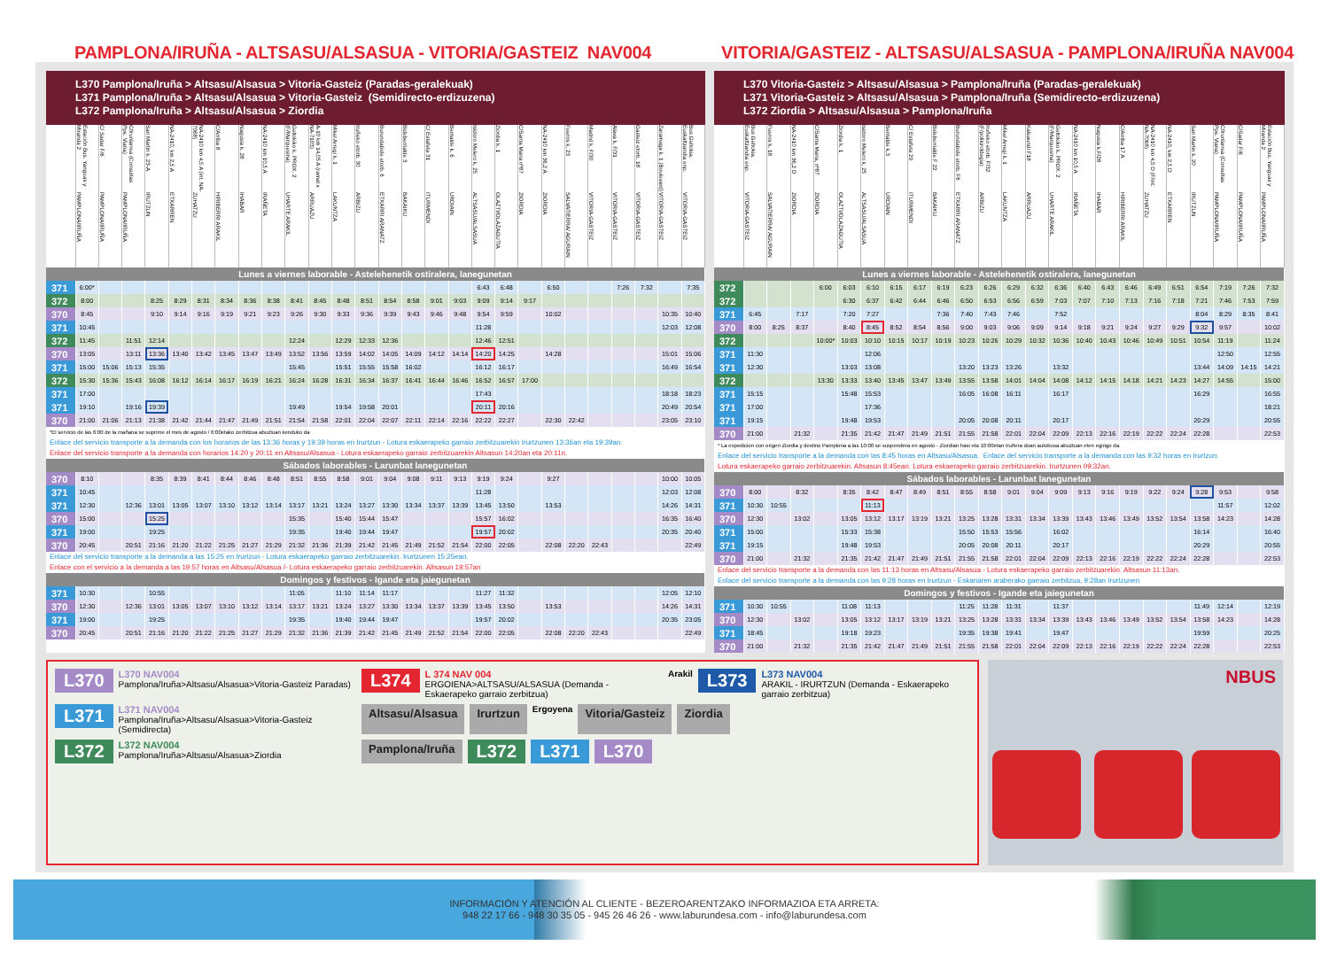PAMPLONA/IRUÑA - ALTSASU/ALSASUA - VITORIA/GASTEIZ NAV004
VITORIA/GASTEIZ - ALTSASU/ALSASUA - PAMPLONA/IRUÑA NAV004
L370 Pamplona/Iruña > Altsasu/Alsasua > Vitoria-Gasteiz (Paradas-geralekuak)
L371 Pamplona/Iruña > Altsasu/Alsasua > Vitoria-Gasteiz (Semidirecto-erdizuzena)
L372 Pamplona/Iruña > Altsasu/Alsasua > Ziordia
| | Estación Bus. Yanguas y Miranda 2 | C/ Sadar F/6 | C/Irunlarrea (Consultas Ppe. Viana) | San Martin k. 23-A | NA-2410, km 2,5 A | NA-2410 km 4,5 A (int. NA-7068) | C/Arriba 8 | Nagusia k. 28 | NA-2410 km 10,5 A | Geltokiko k. PROX. 2 (F/Marquesina) | A-10 km 14,05 A (ramal x NA-7103) | Mikel Arregi k. 1 | Iruñeko etorb. 30 | Burundabide etorb. 6 | Bideberrialde 3 | C/ Estafeta 31 | Bentalde k. 6 | Isidoro Melero k. 25 | Ziordia k. 1 | C/Santa Maria nº87 | NA-2410 km 36,2 A | Fueros k. 23 | Madrid k. F/30 | Alava k. F/31 | Gasteiz etorb. 18 | Zaramaga k. 1 (Boulevard) | Bus Geltokia. Euskaltzandia enp. |
| --- | --- | --- | --- | --- | --- | --- | --- | --- | --- | --- | --- | --- | --- | --- | --- | --- | --- | --- | --- | --- | --- | --- | --- | --- | --- | --- | --- |
| | PAMPLONA/IRUÑA | PAMPLONA/IRUÑA | PAMPLONA/IRUÑA | IRUTZUN | ETXARREN | ZUHATZU | HIRIBERRI ARAKIL | IHABAR | IRAÑETA | UHARTE ARAKIL | ARRUAZU | LAKUNTZA | ARBIZU | ETXARRI ARANATZ | BAKAIKU | ITURMENDI | URDIAIN | ALTSASU/ALSASUA | OLAZTI/OLAZAGUTIA | ZIORDIA | ZIORDIA | SALVATIERRA/ AGURAIN | VITORIA-GASTEIZ | VITORIA-GASTEIZ | VITORIA-GASTEIZ | VITORIA-GASTEIZ | VITORIA-GASTEIZ |
| Lunes a viernes laborable - Astelehenetik ostiralera, lanegunetan | | | | | | | | | | | | | | | | | | | | | | | | | | | |
| 371 | 6:00* | | | | | | | | | | | | | | | | | 6:43 | 6:48 | | 6:50 | | | 7:26 | 7:32 | | 7:35 |
| 372 | 8:00 | | | 8:25 | 8:29 | 8:31 | 8:34 | 8:36 | 8:38 | 8:41 | 8:45 | 8:48 | 8:51 | 8:54 | 8:58 | 9:01 | 9:03 | 9:09 | 9:14 | 9:17 | | | | | | | |
| 370 | 8:45 | | | 9:10 | 9:14 | 9:16 | 9:19 | 9:21 | 9:23 | 9:26 | 9:30 | 9:33 | 9:36 | 9:39 | 9:43 | 9:46 | 9:48 | 9:54 | 9:59 | | 10:02 | | | | | 10:35 | 10:40 |
| 371 | 10:45 | | | | | | | | | | | | | | | | | 11:28 | | | | | | | | 12:03 | 12:08 |
| 372 | 11:45 | | 11:51 | 12:14 | | | | | | 12:24 | | 12:29 | 12:33 | 12:36 | | | | 12:46 | 12:51 | | | | | | | | |
| 370 | 13:05 | | 13:11 | 13:36 | 13:40 | 13:42 | 13:45 | 13:47 | 13:49 | 13:52 | 13:56 | 13:59 | 14:02 | 14:05 | 14:09 | 14:12 | 14:14 | 14:20 | 14:25 | | 14:28 | | | | | 15:01 | 15:06 |
| 371 | 15:00 | 15:06 | 15:13 | 15:35 | | | | | | 15:45 | | 15:51 | 15:55 | 15:58 | 16:02 | | | 16:12 | 16:17 | | | | | | | 16:49 | 16:54 |
| 372 | 15:30 | 15:36 | 15:43 | 16:08 | 16:12 | 16:14 | 16:17 | 16:19 | 16:21 | 16:24 | 16:28 | 16:31 | 16:34 | 16:37 | 16:41 | 16:44 | 16:46 | 16:52 | 16:57 | 17:00 | | | | | | | |
| 371 | 17:00 | | | | | | | | | | | | | | | | | 17:43 | | | | | | | | 18:18 | 18:23 |
| 371 | 19:10 | | 19:16 | 19:39 | | | | | | 19:49 | | 19:54 | 19:58 | 20:01 | | | | 20:11 | 20:16 | | | | | | | 20:49 | 20:54 |
| 370 | 21:00 | 21:06 | 21:13 | 21:38 | 21:42 | 21:44 | 21:47 | 21:49 | 21:51 | 21:54 | 21:58 | 22:01 | 22:04 | 22:07 | 22:11 | 22:14 | 22:16 | 22:22 | 22:27 | | 22:30 | 22:42 | | | | 23:05 | 23:10 |
| *El servicio de las 6:00 de la mañana se suprime el mes de agosto / 6:00etako zerbitzua abuztuan kenduko da Enlace del servicio transporte a la demanda con los horarios de las 13:36 horas y 19:39 horas en Irurtzun - Lotura eskaerapeko garraio zerbitzuarekin Irurtzunen 13:36an eta 19:39an. Enlace del servicio transporte a la demanda con horarios 14:20 y 20:11 en Altsasu/Alsasua - Lotura eskaerapeko garraio zerbitzuarekin Altsasun 14:20an eta 20:11n. | | | | | | | | | | | | | | | | | | | | | | | | | | | |
| Sábados laborables - Larunbat lanegunetan | | | | | | | | | | | | | | | | | | | | | | | | | | | |
| 370 | 8:10 | | | 8:35 | 8:39 | 8:41 | 8:44 | 8:46 | 8:48 | 8:51 | 8:55 | 8:58 | 9:01 | 9:04 | 9:08 | 9:11 | 9:13 | 9:19 | 9:24 | | 9:27 | | | | | 10:00 | 10:05 |
| 371 | 10:45 | | | | | | | | | | | | | | | | | 11:28 | | | | | | | | 12:03 | 12:08 |
| 371 | 12:30 | | 12:36 | 13:01 | 13:05 | 13:07 | 13:10 | 13:12 | 13:14 | 13:17 | 13:21 | 13:24 | 13:27 | 13:30 | 13:34 | 13:37 | 13:39 | 13:45 | 13:50 | | 13:53 | | | | | 14:26 | 14:31 |
| 370 | 15:00 | | | 15:25 | | | | | | 15:35 | | 15:40 | 15:44 | 15:47 | | | | 15:57 | 16:02 | | | | | | | 16:35 | 16:40 |
| 371 | 19:00 | | | 19:25 | | | | | | 19:35 | | 19:40 | 19:44 | 19:47 | | | | 19:57 | 20:02 | | | | | | | 20:35 | 20:40 |
| 370 | 20:45 | | 20:51 | 21:16 | 21:20 | 21:22 | 21:25 | 21:27 | 21:29 | 21:32 | 21:36 | 21:39 | 21:42 | 21:45 | 21:49 | 21:52 | 21:54 | 22:00 | 22:05 | | 22:08 | 22:20 | 22:43 | | | | 22:49 |
| Enlace del servicio transporte a la demanda a las 15:25 en Irurtzun - Lotura eskaerapeko garraio zerbitzuarekin. Irurtzunen 15:25ean. Enlace con el servicio a la demanda a las 19:57 horas en Altsasu/Alsasua /- Lotura eskaerapeko garraio zerbitzuarekin. Altsasun 19:57an | | | | | | | | | | | | | | | | | | | | | | | | | | | |
| Domingos y festivos - Igande eta jaiegunetan | | | | | | | | | | | | | | | | | | | | | | | | | | | |
| 371 | 10:30 | | | 10:55 | | | | | | 11:05 | | 11:10 | 11:14 | 11:17 | | | | 11:27 | 11:32 | | | | | | | 12:05 | 12:10 |
| 370 | 12:30 | | 12:36 | 13:01 | 13:05 | 13:07 | 13:10 | 13:12 | 13:14 | 13:17 | 13:21 | 13:24 | 13:27 | 13:30 | 13:34 | 13:37 | 13:39 | 13:45 | 13:50 | | 13:53 | | | | | 14:26 | 14:31 |
| 371 | 19:00 | | | 19:25 | | | | | | 19:35 | | 19:40 | 19:44 | 19:47 | | | | 19:57 | 20:02 | | | | | | | 20:35 | 23:05 |
| 370 | 20:45 | | 20:51 | 21:16 | 21:20 | 21:22 | 21:25 | 21:27 | 21:29 | 21:32 | 21:36 | 21:39 | 21:42 | 21:45 | 21:49 | 21:52 | 21:54 | 22:00 | 22:05 | | 22:08 | 22:20 | 22:43 | | | | 22:49 |
L370 Vitoria-Gasteiz > Altsasu/Alsasua > Pamplona/Iruña (Paradas-geralekuak)
L371 Vitoria-Gasteiz > Altsasu/Alsasua > Pamplona/Iruña (Semidirecto-erdizuzena)
L372 Ziordia > Altsasu/Alsasua > Pamplona/Iruña
| | Bus Geltokia. Euskaltzandia enp. | Fueros k. 18 | NA-2410 km 36,2 D | C/Santa Maria, nº87 | Ziordia k. 1 | Isidoro Melero k. 25 | Bentalde k.3 | C/ Estafeta 29 | Bideberrialde F 22 | Burundabide etorb. F6 | Iruñeko etorb. F/32 (F/polikiroldegia) | Mikel Arregi k. 1 | Kaleaundi F18 | Geltokiko k. PROX. 2 (F/Marquesina) | NA-2410 km 10,5 A | Nagusia k.F/28 | C/Arriba 17 A | NA-2410 km 4,5 D (F/int. NA-7068) | NA-2410, km 2,5 D | San Martin k. 20 | C/Irunlarrea (Consultas Ppe. Viana) | C/Sadar F/6 | Estación Bus. Yanguas y Miranda 2 |
| --- | --- | --- | --- | --- | --- | --- | --- | --- | --- | --- | --- | --- | --- | --- | --- | --- | --- | --- | --- | --- | --- | --- | --- |
| | VITORIA-GASTEIZ | SALVATIERRA/ AGURAIN | ZIORDIA | ZIORDIA | OLAZTI/OLAZAGUTIA | ALTSASU/ALSASUA | URDIAIN | ITURMENDI | BAKAIKU | ETXARRI ARANATZ | ARBIZU | LAKUNTZA | ARRUAZU | UHARTE ARAKIL | IRAÑETA | IHABAR | HIRIBERRI ARAKIL | ZUHATZU | ETXARREN | IRUTZUN | PAMPLONA/IRUÑA | PAMPLONA/IRUÑA | PAMPLONA/IRUÑA |
| Lunes a viernes laborable - Astelehenetik ostiralera, lanegunetan | | | | | | | | | | | | | | | | | | | | | | | |
| 372 | | | | 6:00 | 6:03 | 6:10 | 6:15 | 6:17 | 6:19 | 6:23 | 6:26 | 6:29 | 6:32 | 6:36 | 6:40 | 6:43 | 6:46 | 6:49 | 6:51 | 6:54 | 7:19 | 7:26 | 7:32 |
| 372 | | | | | 6:30 | 6:37 | 6:42 | 6:44 | 6:46 | 6:50 | 6:53 | 6:56 | 6:59 | 7:03 | 7:07 | 7:10 | 7:13 | 7:16 | 7:18 | 7:21 | 7:46 | 7:53 | 7:59 |
| 371 | 6:45 | | 7:17 | | 7:20 | 7:27 | | | 7:36 | 7:40 | 7:43 | 7:46 | | 7:52 | | | | | | 8:04 | 8:29 | 8:35 | 8:41 |
| 370 | 8:00 | 8:25 | 8:37 | | 8:40 | 8:45 | 8:52 | 8:54 | 8:56 | 9:00 | 9:03 | 9:06 | 9:09 | 9:14 | 9:18 | 9:21 | 9:24 | 9:27 | 9:29 | 9:32 | 9:57 | | 10:02 |
| 372 | | | | 10:00* | 10:03 | 10:10 | 10:15 | 10:17 | 10:19 | 10:23 | 10:26 | 10:29 | 10:32 | 10:36 | 10:40 | 10:43 | 10:46 | 10:49 | 10:51 | 10:54 | 11:19 | | 11:24 |
| 371 | 11:30 | | | | | 12:06 | | | | | | | | | | | | | | | 12:50 | | 12:55 |
| 371 | 12:30 | | | | 13:03 | 13:08 | | | | 13:20 | 13:23 | 13:26 | | 13:32 | | | | | | 13:44 | 14:09 | 14:15 | 14:21 |
| 372 | | | | 13:30 | 13:33 | 13:40 | 13:45 | 13:47 | 13:49 | 13:55 | 13:58 | 14:01 | 14:04 | 14:08 | 14:12 | 14:15 | 14:18 | 14:21 | 14:23 | 14:27 | 14:55 | | 15:00 |
| 371 | 15:15 | | | | 15:48 | 15:53 | | | | 16:05 | 16:08 | 16:11 | | 16:17 | | | | | | 16:29 | | | 16:55 |
| 371 | 17:00 | | | | | 17:36 | | | | | | | | | | | | | | | | | 18:21 |
| 371 | 19:15 | | | | 19:48 | 19:53 | | | | 20:05 | 20:08 | 20:11 | | 20:17 | | | | | | 20:29 | | | 20:55 |
| 370 | 21:00 | | 21:32 | | 21:35 | 21:42 | 21:47 | 21:49 | 21:51 | 21:55 | 21:58 | 22:01 | 22:04 | 22:09 | 22:13 | 22:16 | 22:19 | 22:22 | 22:24 | 22:28 | | | 22:53 |
| * La expedicion con origen Ziordia y destino Pamplona a las 10:00 se suspendera en agosto - Ziordian hasi eta 10:00etan Iruñera doan autobusa abuztuan eten egingo da. Enlace del servicio transporte a la demanda con las 8:45 horas en Altsasu/Alsasua. Enlace del servicio transporte a la demanda con las 9:32 horas en Irurtzun. Lotura eskaerapeko garraio zerbitzuarekin. Altsasun 8:45ean. Lotura eskaerapeko garraio zerbitzuarekin. Irurtzunen 09:32an. | | | | | | | | | | | | | | | | | | | | | | | |
| Sábados laborables - Larunbat lanegunetan | | | | | | | | | | | | | | | | | | | | | | | |
| 370 | 8:00 | | 8:32 | | 8:35 | 8:42 | 8:47 | 8:49 | 8:51 | 8:55 | 8:58 | 9:01 | 9:04 | 9:09 | 9:13 | 9:16 | 9:19 | 9:22 | 9:24 | 9:28 | 9:53 | | 9:58 |
| 371 | 10:30 | 10:55 | | | | 11:13 | | | | | | | | | | | | | | | 11:57 | | 12:02 |
| 370 | 12:30 | | 13:02 | | 13:05 | 13:12 | 13:17 | 13:19 | 13:21 | 13:25 | 13:28 | 13:31 | 13:34 | 13:39 | 13:43 | 13:46 | 13:49 | 13:52 | 13:54 | 13:58 | 14:23 | | 14:28 |
| 371 | 15:00 | | | | 15:33 | 15:38 | | | | 15:50 | 15:53 | 15:56 | | 16:02 | | | | | | 16:14 | | | 16:40 |
| 371 | 19:15 | | | | 19:48 | 19:53 | | | | 20:05 | 20:08 | 20:11 | | 20:17 | | | | | | 20:29 | | | 20:55 |
| 370 | 21:00 | | 21:32 | | 21:35 | 21:42 | 21:47 | 21:49 | 21:51 | 21:55 | 21:58 | 22:01 | 22:04 | 22:09 | 22:13 | 22:16 | 22:19 | 22:22 | 22:24 | 22:28 | | | 22:53 |
| Enlace del servicio transporte a la demanda con las 11:13 horas en Altsasu/Alsasua - Lotura eskaerapeko garraio zerbitzuarekin. Altsasun 11:13an. Enlace del servicio transporte a la demanda con las 9:28 horas en Irurtzun - Eskariaren araberako garraio zerbitzua, 9:28an Irurtzunen | | | | | | | | | | | | | | | | | | | | | | | |
| Domingos y festivos - Igande eta jaiegunetan | | | | | | | | | | | | | | | | | | | | | | | |
| 371 | 10:30 | 10:55 | | | 11:08 | 11:13 | | | | 11:25 | 11:28 | 11:31 | | 11:37 | | | | | | 11:49 | 12:14 | | 12:19 |
| 370 | 12:30 | | 13:02 | | 13:05 | 13:12 | 13:17 | 13:19 | 13:21 | 13:25 | 13:28 | 13:31 | 13:34 | 13:39 | 13:43 | 13:46 | 13:49 | 13:52 | 13:54 | 13:58 | 14:23 | | 14:28 |
| 371 | 18:45 | | | | 19:18 | 19:23 | | | | 19:35 | 19:38 | 19:41 | | 19:47 | | | | | | 19:59 | | | 20:25 |
| 370 | 21:00 | | 21:32 | | 21:35 | 21:42 | 21:47 | 21:49 | 21:51 | 21:55 | 21:58 | 22:01 | 22:04 | 22:09 | 22:13 | 22:16 | 22:19 | 22:22 | 22:24 | 22:28 | | | 22:53 |
L370
L370 NAV004
Pamplona/Iruña>Altsasu/Alsasua>Vitoria-Gasteiz Paradas)
L374
L 374 NAV 004
ERGOIENA>ALTSASU/ALSASUA (Demanda - Eskaerapeko garraio zerbitzua)
Arakil L373
L373 NAV004
ARAKIL - IRURTZUN (Demanda - Eskaerapeko garraio zerbitzua)
L371
L371 NAV004
Pamplona/Iruña>Altsasu/Alsasua>Vitoria-Gasteiz (Semidirecta)
Altsasu/Alsasua Irurtzun Ergoyena Vitoria/Gasteiz Ziordia
L372
L372 NAV004
Pamplona/Iruña>Altsasu/Alsasua>Ziordia
Pamplona/Iruña L372 L371 L370
NBUS
INFORMACIÓN Y ATENCIÓN AL CLIENTE - BEZEROARENTZAKO INFORMAZIOA ETA ARRETA:
948 22 17 66 - 948 30 35 05 - 945 26 46 26 - www.laburundesa.com - info@laburundesa.com